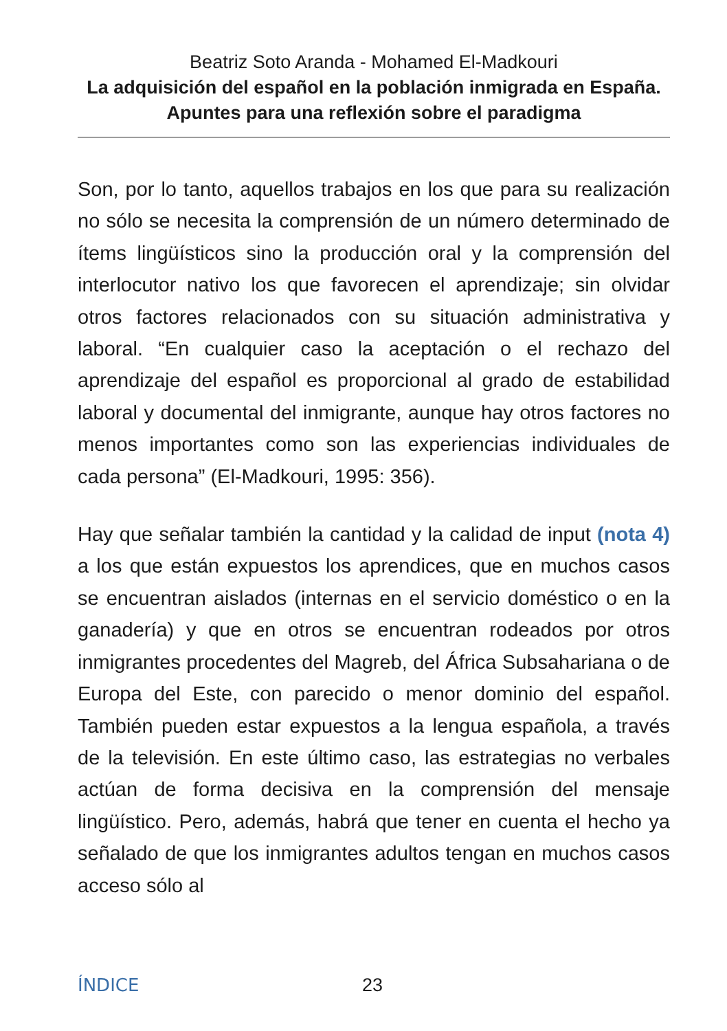Beatriz Soto Aranda - Mohamed El-Madkouri
La adquisición del español en la población inmigrada en España. Apuntes para una reflexión sobre el paradigma
Son, por lo tanto, aquellos trabajos en los que para su realización no sólo se necesita la comprensión de un número determinado de ítems lingüísticos sino la producción oral y la comprensión del interlocutor nativo los que favorecen el aprendizaje; sin olvidar otros factores relacionados con su situación administrativa y laboral. “En cualquier caso la aceptación o el rechazo del aprendizaje del español es proporcional al grado de estabilidad laboral y documental del inmigrante, aunque hay otros factores no menos importantes como son las experiencias individuales de cada persona” (El-Madkouri, 1995: 356).
Hay que señalar también la cantidad y la calidad de input (nota 4) a los que están expuestos los aprendices, que en muchos casos se encuentran aislados (internas en el servicio doméstico o en la ganadería) y que en otros se encuentran rodeados por otros inmigrantes procedentes del Magreb, del África Subsahariana o de Europa del Este, con parecido o menor dominio del español. También pueden estar expuestos a la lengua española, a través de la televisión. En este último caso, las estrategias no verbales actúan de forma decisiva en la comprensión del mensaje lingüístico. Pero, además, habrá que tener en cuenta el hecho ya señalado de que los inmigrantes adultos tengan en muchos casos acceso sólo al
ÍNDICE 23